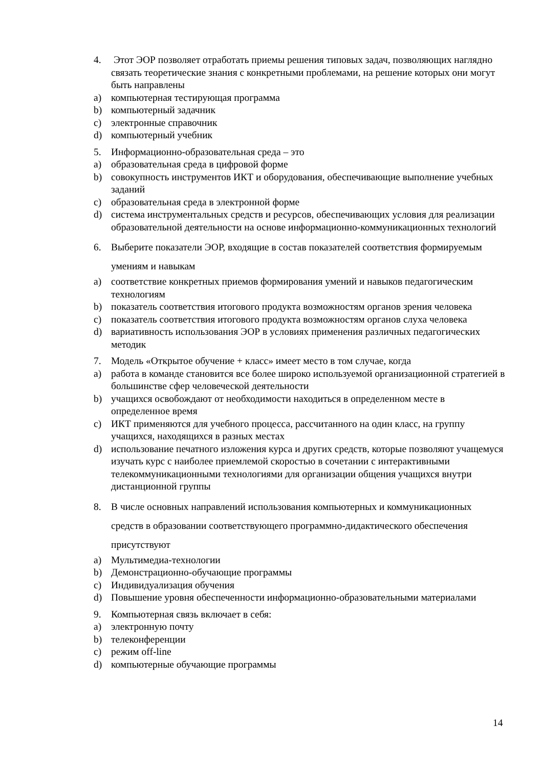4. Этот ЭОР позволяет отработать приемы решения типовых задач, позволяющих наглядно связать теоретические знания с конкретными проблемами, на решение которых они могут быть направлены
a) компьютерная тестирующая программа
b) компьютерный задачник
c) электронные справочник
d) компьютерный учебник
5. Информационно-образовательная среда – это
a) образовательная среда в цифровой форме
b) совокупность инструментов ИКТ и оборудования, обеспечивающие выполнение учебных заданий
c) образовательная среда в электронной форме
d) система инструментальных средств и ресурсов, обеспечивающих условия для реализации образовательной деятельности на основе информационно-коммуникационных технологий
6. Выберите показатели ЭОР, входящие в состав показателей соответствия формируемым умениям и навыкам
a) соответствие конкретных приемов формирования умений и навыков педагогическим технологиям
b) показатель соответствия итогового продукта возможностям органов зрения человека
c) показатель соответствия итогового продукта возможностям органов слуха человека
d) вариативность использования ЭОР в условиях применения различных педагогических методик
7. Модель «Открытое обучение + класс» имеет место в том случае, когда
a) работа в команде становится все более широко используемой организационной стратегией в большинстве сфер человеческой деятельности
b) учащихся освобождают от необходимости находиться в определенном месте в определенное время
c) ИКТ применяются для учебного процесса, рассчитанного на один класс, на группу учащихся, находящихся в разных местах
d) использование печатного изложения курса и других средств, которые позволяют учащемуся изучать курс с наиболее приемлемой скоростью в сочетании с интерактивными телекоммуникационными технологиями для организации общения учащихся внутри дистанционной группы
8. В числе основных направлений использования компьютерных и коммуникационных средств в образовании соответствующего программно-дидактического обеспечения присутствуют
a) Мультимедиа-технологии
b) Демонстрационно-обучающие программы
c) Индивидуализация обучения
d) Повышение уровня обеспеченности информационно-образовательными материалами
9. Компьютерная связь включает в себя:
a) электронную почту
b) телеконференции
c) режим off-line
d) компьютерные обучающие программы
14